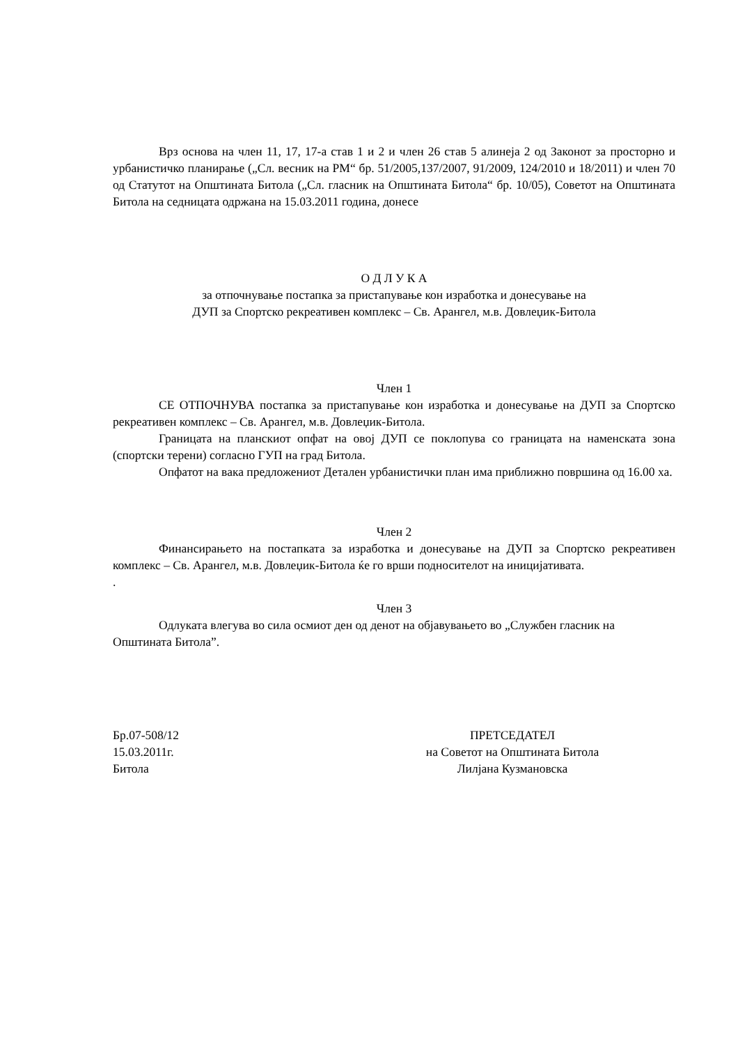Врз основа на член 11, 17, 17-а став 1 и 2 и член 26 став 5 алинеја 2 од Законот за просторно и урбанистичко планирање („Сл. весник на РМ“ бр. 51/2005,137/2007, 91/2009, 124/2010 и 18/2011) и член 70 од Статутот на Општината Битола („Сл. гласник на Општината Битола“ бр. 10/05), Советот на Општината Битола на седницата одржана на 15.03.2011 година, донесе
О Д Л У К А
за отпочнување постапка за пристапување кон изработка и донесување на
ДУП за Спортско рекреативен комплекс – Св. Арангел, м.в. Довлеџик-Битола
Член 1
СЕ ОТПОЧНУВА постапка за пристапување кон изработка и донесување на ДУП за Спортско рекреативен комплекс – Св. Арангел, м.в. Довлеџик-Битола.
Границата на планскиот опфат на овој ДУП се поклопува со границата на наменската зона (спортски терени) согласно ГУП на град Битола.
Опфатот на вака предложениот Детален урбанистички план има приближно површина од 16.00 ха.
Член 2
Финансирањето на постапката за изработка и донесување на ДУП за Спортско рекреативен комплекс – Св. Арангел, м.в. Довлеџик-Битола ќе го врши подносителот на иницијативата.
.
Член 3
Одлуката влегува во сила осмиот ден од денот на објавувањето во „Службен гласник на Општината Битола”.
Бр.07-508/12
15.03.2011г.
Битола
ПРЕТСЕДАТЕЛ
на Советот на Општината Битола
Лилјана Кузмановска